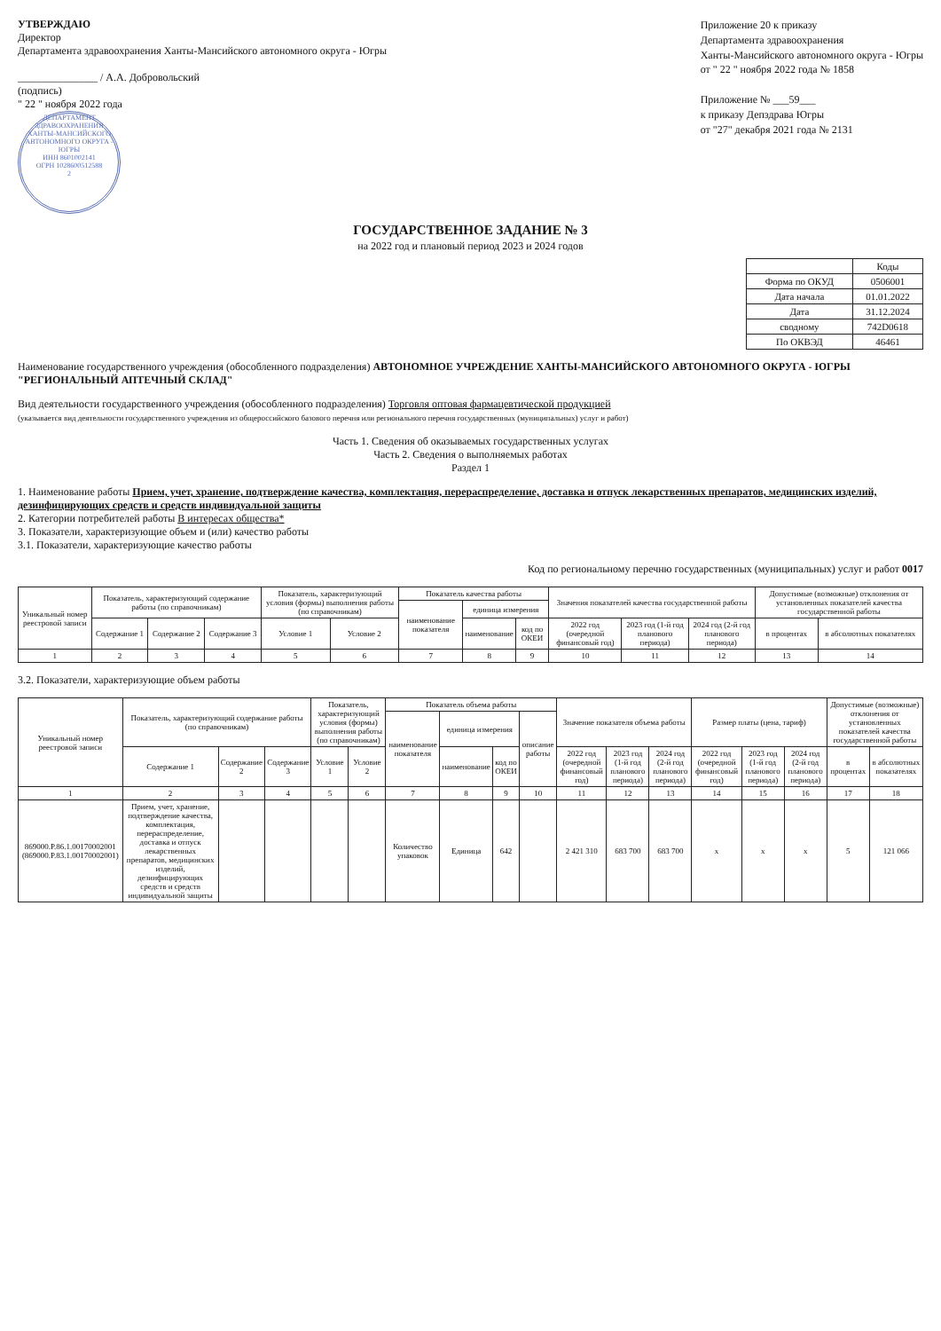УТВЕРЖДАЮ
Директор
Департамента здравоохранения Ханты-Мансийского автономного округа - Югры
_______________ / А.А. Добровольский
(подпись)
" 22 " ноября 2022 года
ДЕПАРТАМЕНТ ЗДРАВООХРАНЕНИЯ ХАНТЫ-МАНСИЙСКОГО АВТОНОМНОГО ОКРУГА - ЮГРЫ
ИНН 8601002141
ОГРН 1028600512588
2
Приложение 20 к приказу
Департамента здравоохранения
Ханты-Мансийского автономного округа - Югры
от " 22 " ноября 2022 года № 1858
Приложение № ___59___
к приказу Депздрава Югры
от "27" декабря 2021 года № 2131
ГОСУДАРСТВЕННОЕ ЗАДАНИЕ № 3
на 2022 год и плановый период 2023 и 2024 годов
| | Коды |
| Форма по ОКУД | 0506001 |
| Дата начала | 01.01.2022 |
| Дата | 31.12.2024 |
| сводному | 742D0618 |
| По ОКВЭД | 46461 |
Наименование государственного учреждения (обособленного подразделения) АВТОНОМНОЕ УЧРЕЖДЕНИЕ ХАНТЫ-МАНСИЙСКОГО АВТОНОМНОГО ОКРУГА - ЮГРЫ "РЕГИОНАЛЬНЫЙ АПТЕЧНЫЙ СКЛАД"
Вид деятельности государственного учреждения (обособленного подразделения) Торговля оптовая фармацевтической продукцией
(указывается вид деятельности государственного учреждения из общероссийского базового перечня или регионального перечня государственных (муниципальных) услуг и работ)
Часть 1. Сведения об оказываемых государственных услугах
Часть 2. Сведения о выполняемых работах
Раздел 1
1. Наименование работы Прием, учет, хранение, подтверждение качества, комплектация, перераспределение, доставка и отпуск лекарственных препаратов, медицинских изделий, дезинфицирующих средств и средств индивидуальной защиты
2. Категории потребителей работы В интересах общества*
3. Показатели, характеризующие объем и (или) качество работы
3.1. Показатели, характеризующие качество работы
Код по региональному перечню государственных (муниципальных) услуг и работ 0017
| Уникальный номер реестровой записи | Показатель, характеризующий содержание работы (по справочникам) | | | Показатель, характеризующий условия (формы) выполнения работы (по справочникам) | | Показатель качества работы | | | Значения показателей качества государственной работы | | | Допустимые (возможные) отклонения от установленных показателей качества государственной работы | |
| --- | --- | --- | --- | --- | --- | --- | --- | --- | --- | --- | --- | --- | --- |
| | | | | | | наименование показателя | единица измерения | | | | | | |
| | Содержание 1 | Содержание 2 | Содержание 3 | Условие 1 | Условие 2 | | наименование | код по ОКЕИ | 2022 год (очередной финансовый год) | 2023 год (1-й год планового периода) | 2024 год (2-й год планового периода) | в процентах | в абсолютных показателях |
| 1 | 2 | 3 | 4 | 5 | 6 | 7 | 8 | 9 | 10 | 11 | 12 | 13 | 14 |
3.2. Показатели, характеризующие объем работы
| Уникальный номер реестровой записи | Показатель, характеризующий содержание работы (по справочникам) | | | Показатель, характеризующий условия (формы) выполнения работы (по справочникам) | | Показатель объема работы | | | | Значение показателя объема работы | | | Размер платы (цена, тариф) | | | Допустимые (возможные) отклонения от установленных показателей качества государственной работы | |
| --- | --- | --- | --- | --- | --- | --- | --- | --- | --- | --- | --- | --- | --- | --- | --- | --- | --- |
| | | | | | | наименование показателя | единица измерения | | описание работы | | | | | | | | |
| | Содержание 1 | Содержание 2 | Содержание 3 | Условие 1 | Условие 2 | | наименование | код по ОКЕИ | | 2022 год (очередной финансовый год) | 2023 год (1-й год планового периода) | 2024 год (2-й год планового периода) | 2022 год (очередной финансовый год) | 2023 год (1-й год планового периода) | 2024 год (2-й год планового периода) | в процентах | в абсолютных показателях |
| 1 | 2 | 3 | 4 | 5 | 6 | 7 | 8 | 9 | 10 | 11 | 12 | 13 | 14 | 15 | 16 | 17 | 18 |
| 869000.Р.86.1.00170002001 (869000.Р.83.1.00170002001) | Прием, учет, хранение, подтверждение качества, комплектация, перераспределение, доставка и отпуск лекарственных препаратов, медицинских изделий, дезинфицирующих средств и средств индивидуальной защиты | | | | | Количество упаковок | Единица | 642 | | 2 421 310 | 683 700 | 683 700 | x | x | x | 5 | 121 066 |